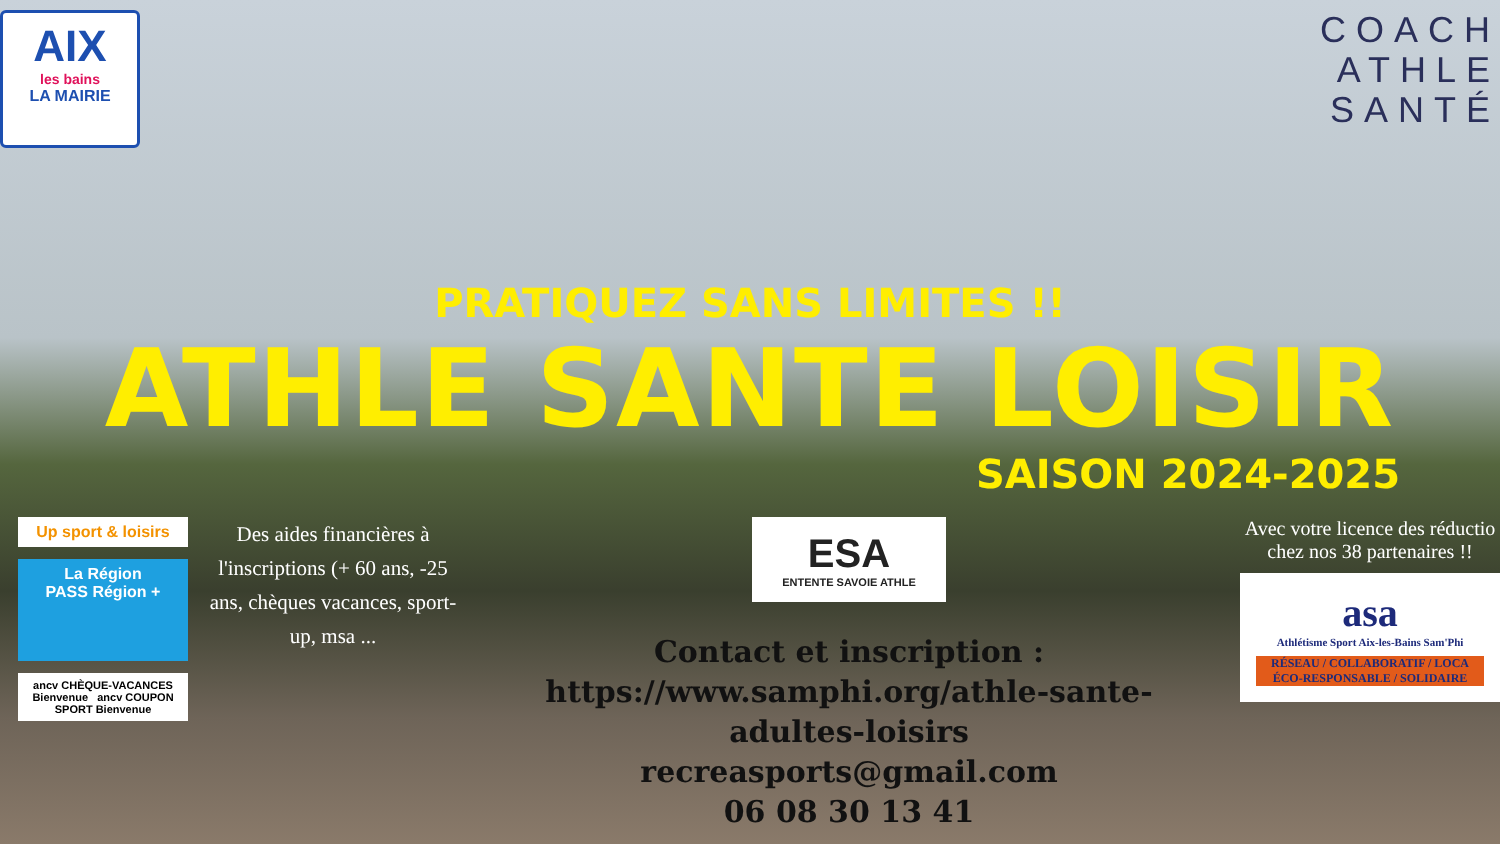AIX
les bains
LA MAIRIE
COACH ATHLE SANTÉ
PRATIQUEZ SANS LIMITES !!
ATHLE SANTE LOISIR
SAISON 2024-2025
Up sport & loisirs
La Région
PASS Région +
ancv CHÈQUE-VACANCES Bienvenue ancv COUPON SPORT Bienvenue
Des aides financières à l'inscriptions (+ 60 ans, -25 ans, chèques vacances, sport-up, msa ...
ESA ENTENTE SAVOIE ATHLE
Contact et inscription :
https://www.samphi.org/athle-sante-adultes-loisirs
recreasports@gmail.com
06 08 30 13 41
Avec votre licence des réductio
chez nos 38 partenaires !!
asa
Athlétisme Sport Aix-les-Bains Sam'Phi
RÉSEAU / COLLABORATIF / LOCA
ÉCO-RESPONSABLE / SOLIDAIRE